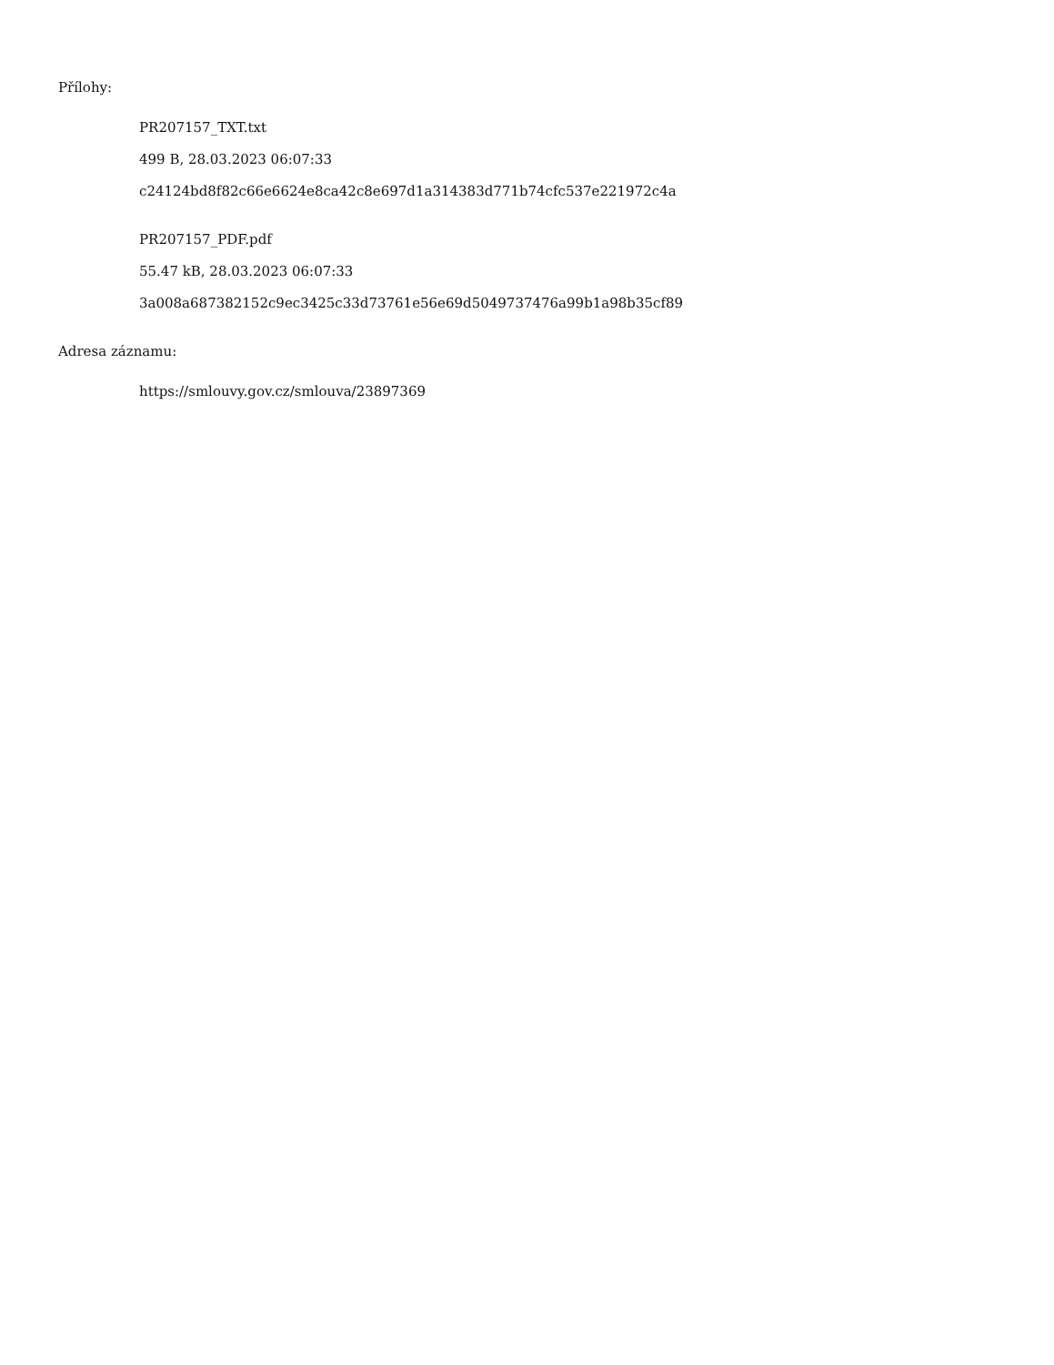Přílohy:
PR207157_TXT.txt
499 B, 28.03.2023 06:07:33
c24124bd8f82c66e6624e8ca42c8e697d1a314383d771b74cfc537e221972c4a
PR207157_PDF.pdf
55.47 kB, 28.03.2023 06:07:33
3a008a687382152c9ec3425c33d73761e56e69d5049737476a99b1a98b35cf89
Adresa záznamu:
https://smlouvy.gov.cz/smlouva/23897369